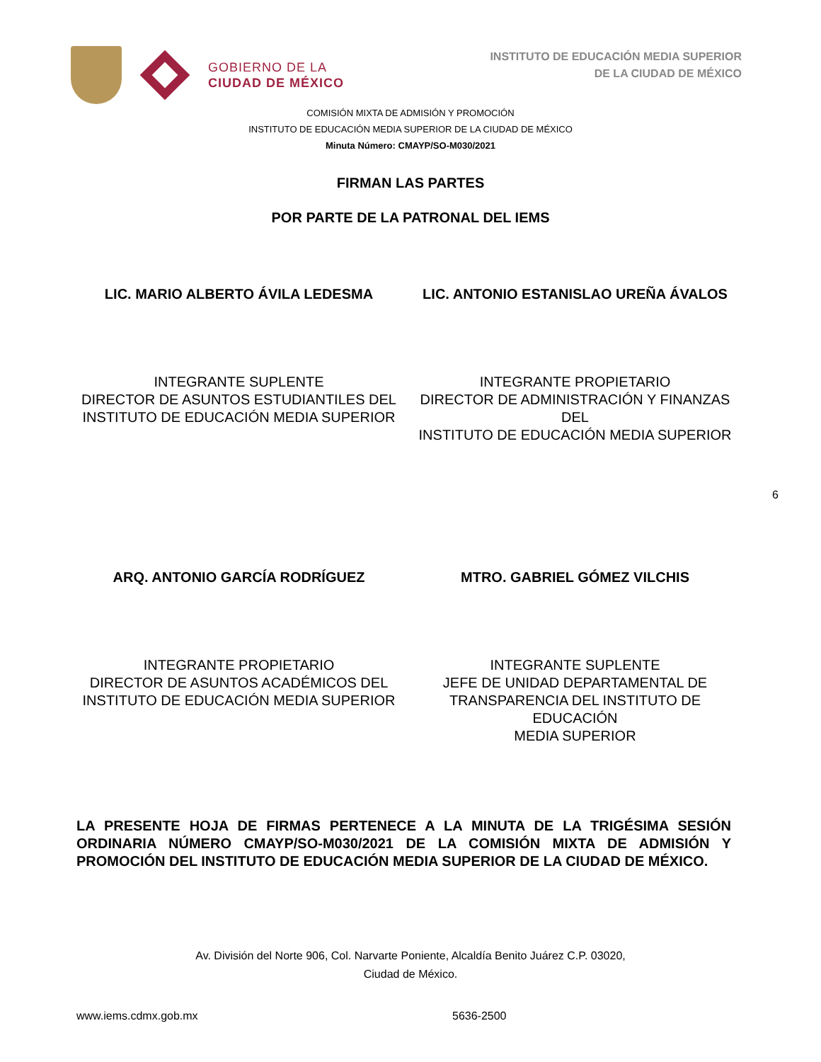GOBIERNO DE LA
CIUDAD DE MÉXICO
INSTITUTO DE EDUCACIÓN MEDIA SUPERIOR
DE LA CIUDAD DE MÉXICO
COMISIÓN MIXTA DE ADMISIÓN Y PROMOCIÓN
INSTITUTO DE EDUCACIÓN MEDIA SUPERIOR DE LA CIUDAD DE MÉXICO
Minuta Número: CMAYP/SO-M030/2021
FIRMAN LAS PARTES
POR PARTE DE LA PATRONAL DEL IEMS
LIC. MARIO ALBERTO ÁVILA LEDESMA
LIC. ANTONIO ESTANISLAO UREÑA ÁVALOS
INTEGRANTE SUPLENTE
DIRECTOR DE ASUNTOS ESTUDIANTILES DEL
INSTITUTO DE EDUCACIÓN MEDIA SUPERIOR
INTEGRANTE PROPIETARIO
DIRECTOR DE ADMINISTRACIÓN Y FINANZAS DEL
INSTITUTO DE EDUCACIÓN MEDIA SUPERIOR
6
ARQ. ANTONIO GARCÍA RODRÍGUEZ MTRO. GABRIEL GÓMEZ VILCHIS
INTEGRANTE PROPIETARIO
DIRECTOR DE ASUNTOS ACADÉMICOS DEL
INSTITUTO DE EDUCACIÓN MEDIA SUPERIOR
INTEGRANTE SUPLENTE
JEFE DE UNIDAD DEPARTAMENTAL DE
TRANSPARENCIA DEL INSTITUTO DE EDUCACIÓN
MEDIA SUPERIOR
LA PRESENTE HOJA DE FIRMAS PERTENECE A LA MINUTA DE LA TRIGÉSIMA SESIÓN ORDINARIA NÚMERO CMAYP/SO-M030/2021 DE LA COMISIÓN MIXTA DE ADMISIÓN Y PROMOCIÓN DEL INSTITUTO DE EDUCACIÓN MEDIA SUPERIOR DE LA CIUDAD DE MÉXICO.
Av. División del Norte 906, Col. Narvarte Poniente, Alcaldía Benito Juárez C.P. 03020,
Ciudad de México.
www.iems.cdmx.gob.mx 5636-2500